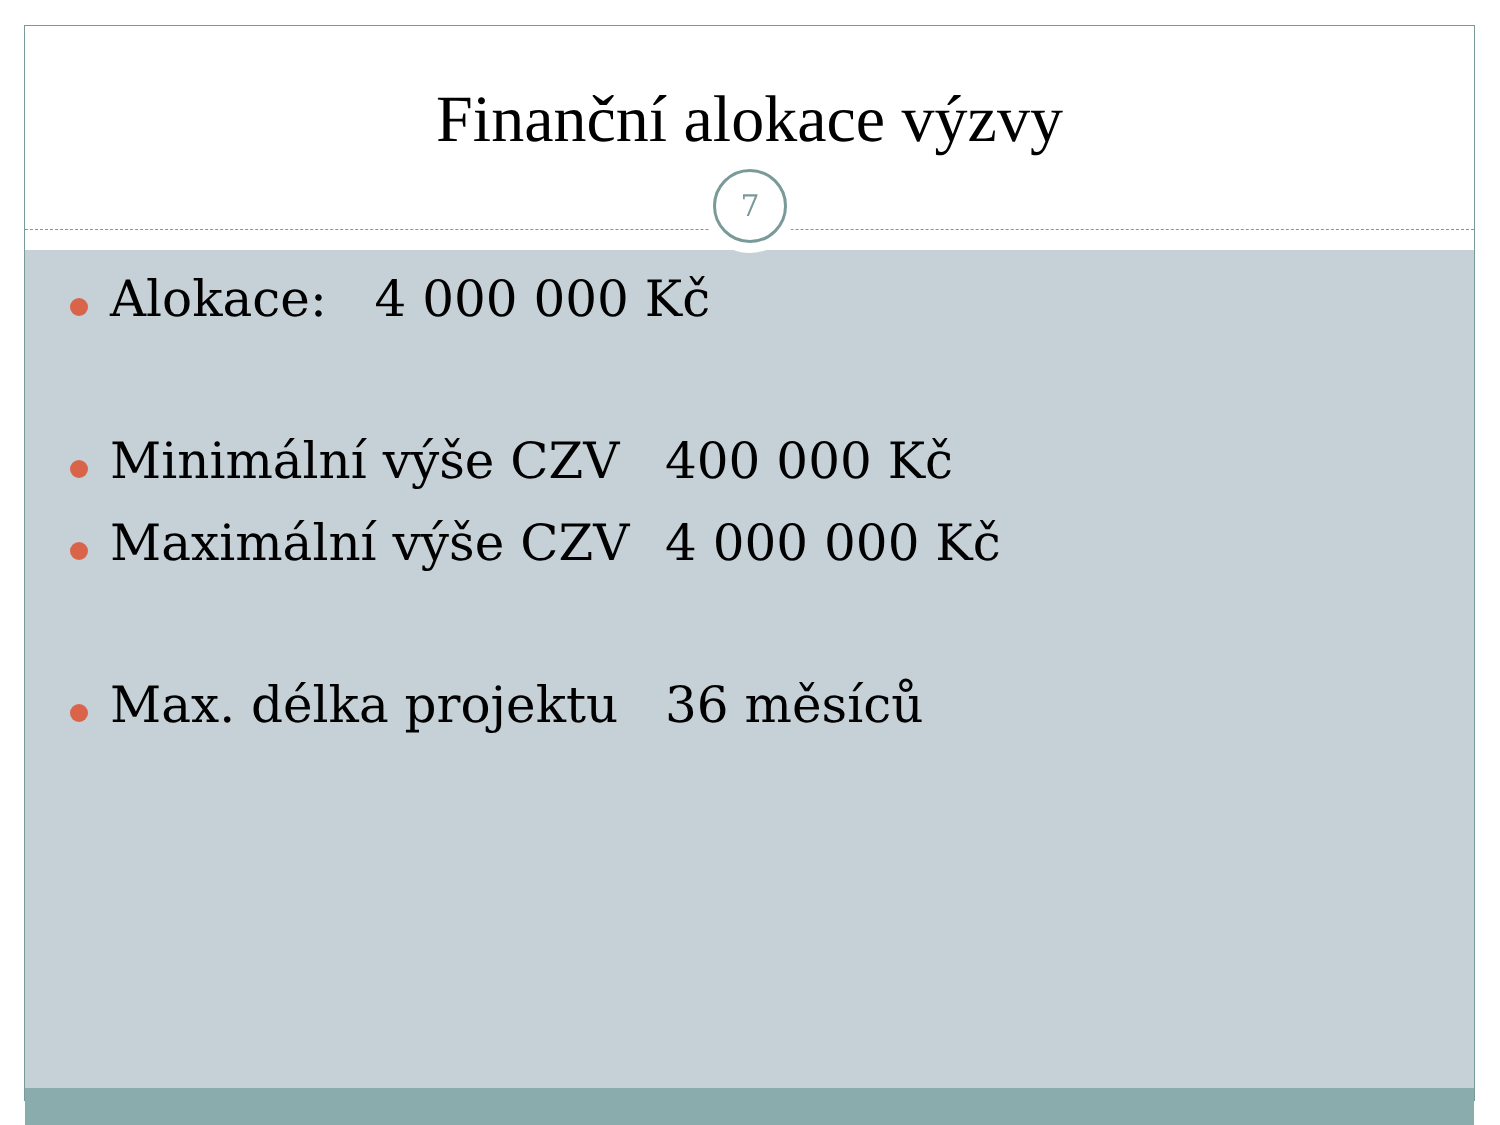Finanční alokace výzvy
7
Alokace: 4 000 000 Kč
Minimální výše CZV 400 000 Kč
Maximální výše CZV 4 000 000 Kč
Max. délka projektu 36 měsíců